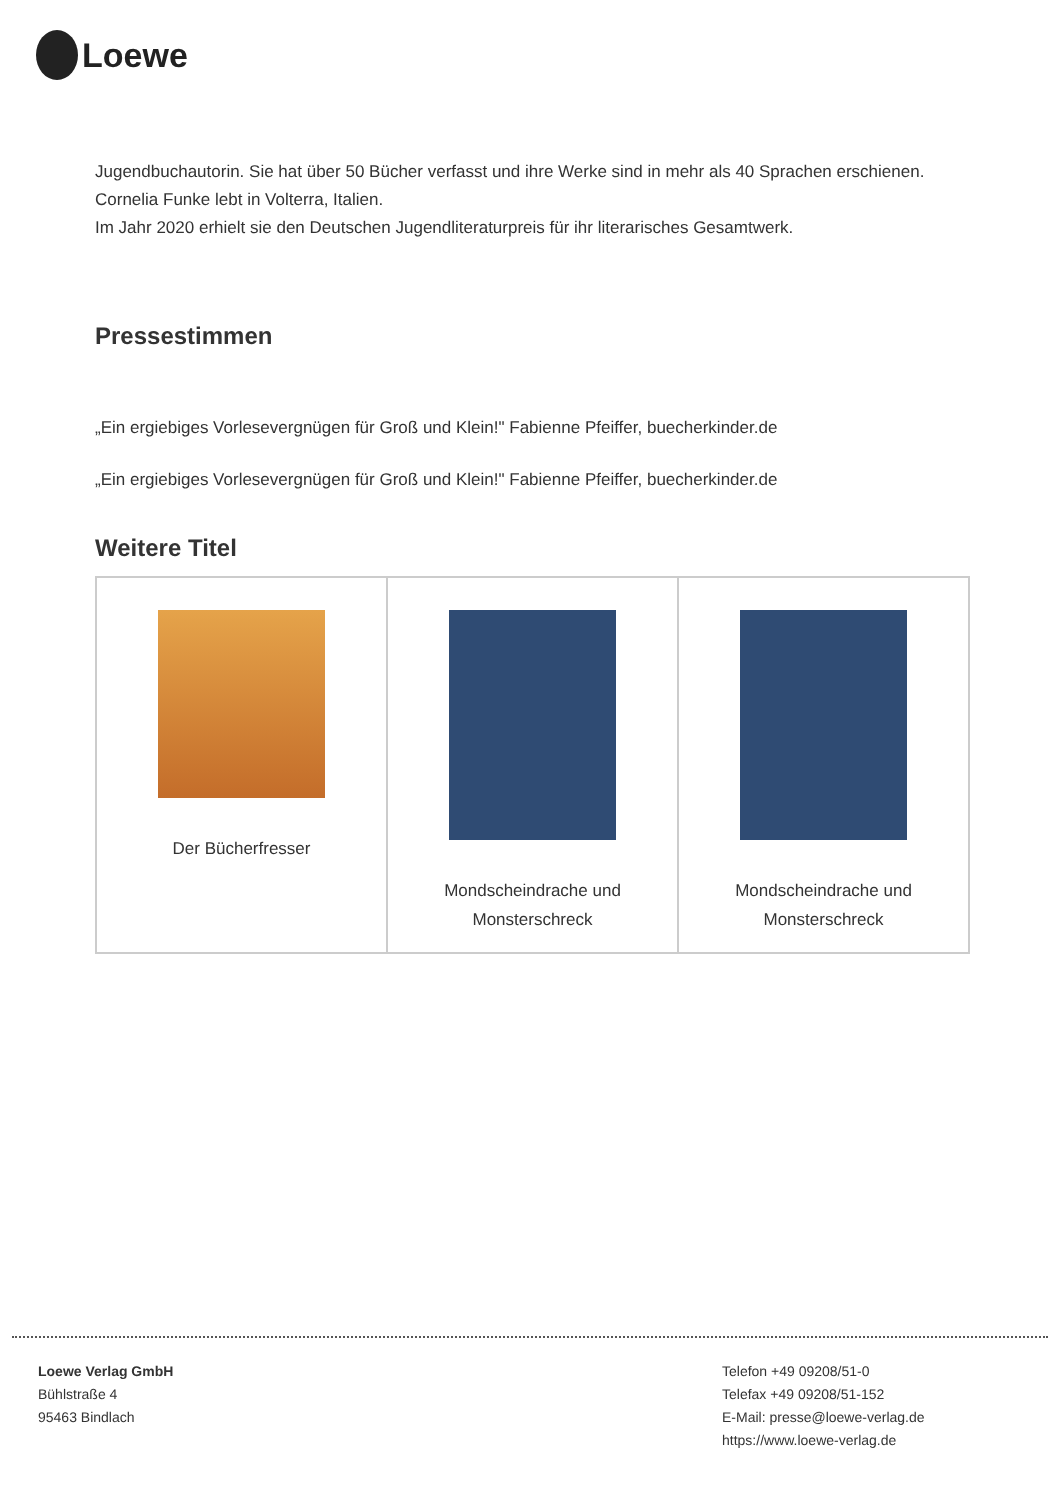Loewe
Jugendbuchautorin. Sie hat über 50 Bücher verfasst und ihre Werke sind in mehr als 40 Sprachen erschienen. Cornelia Funke lebt in Volterra, Italien.
Im Jahr 2020 erhielt sie den Deutschen Jugendliteraturpreis für ihr literarisches Gesamtwerk.
Pressestimmen
„Ein ergiebiges Vorlesevergnügen für Groß und Klein!" Fabienne Pfeiffer, buecherkinder.de
„Ein ergiebiges Vorlesevergnügen für Groß und Klein!" Fabienne Pfeiffer, buecherkinder.de
Weitere Titel
| Der Bücherfresser | Mondscheindrache und Monsterschreck | Mondscheindrache und Monsterschreck |
Loewe Verlag GmbH
Bühlstraße 4
95463 Bindlach
Telefon +49 09208/51-0
Telefax +49 09208/51-152
E-Mail: presse@loewe-verlag.de
https://www.loewe-verlag.de